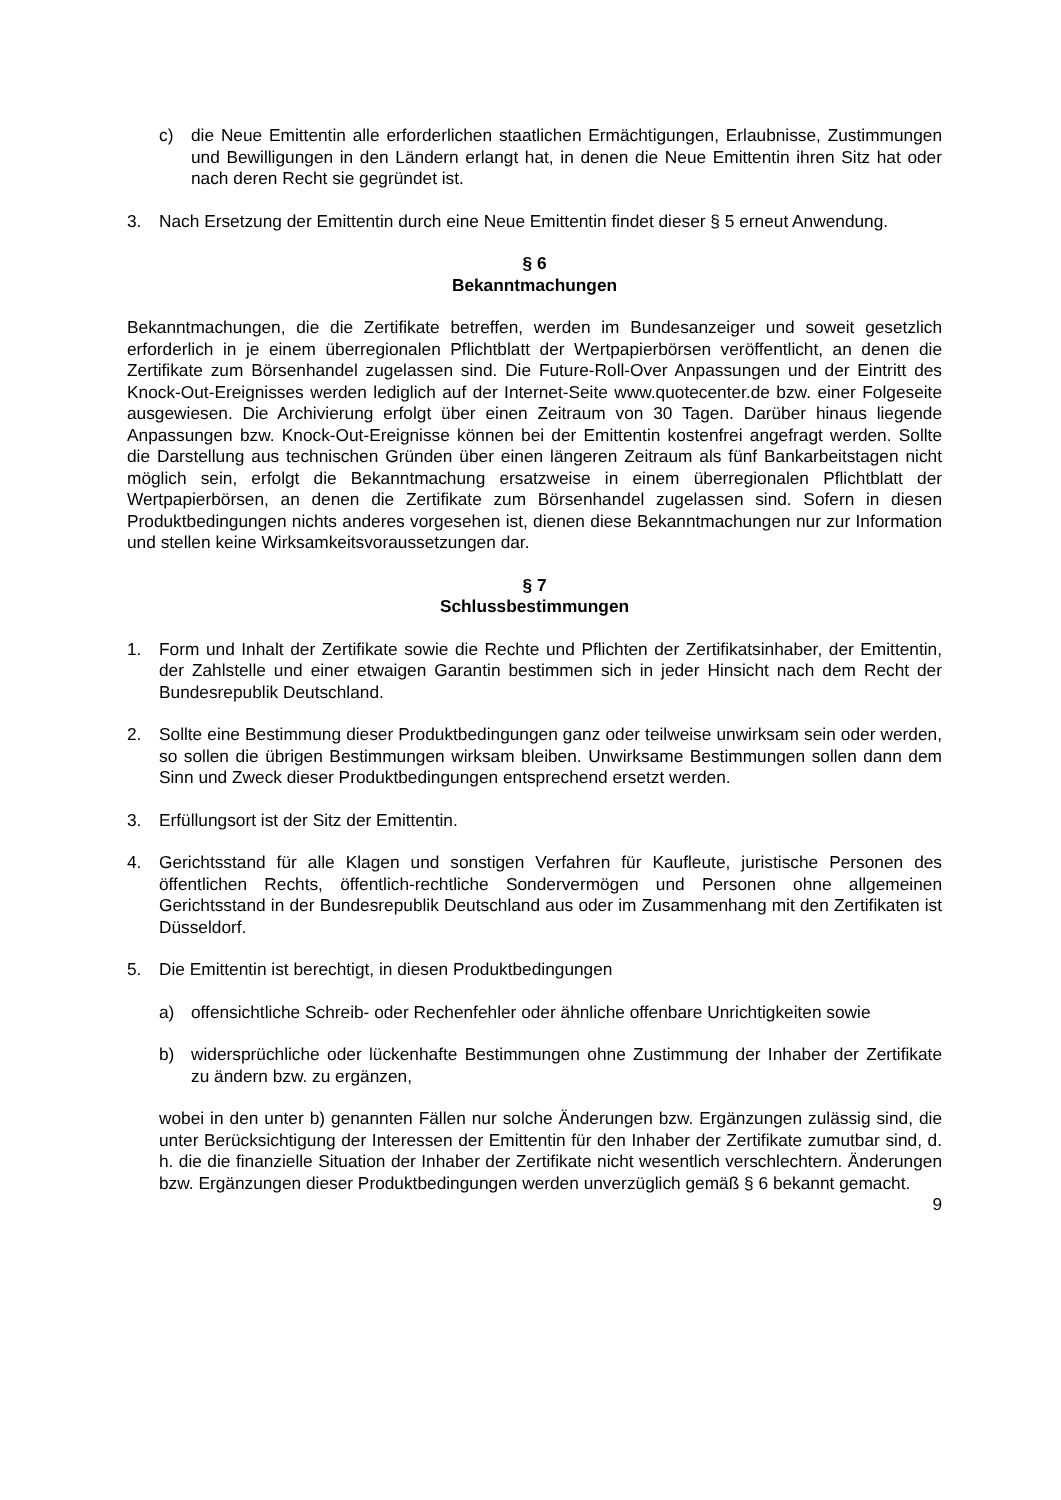c) die Neue Emittentin alle erforderlichen staatlichen Ermächtigungen, Erlaubnisse, Zustimmungen und Bewilligungen in den Ländern erlangt hat, in denen die Neue Emittentin ihren Sitz hat oder nach deren Recht sie gegründet ist.
3. Nach Ersetzung der Emittentin durch eine Neue Emittentin findet dieser § 5 erneut Anwendung.
§ 6
Bekanntmachungen
Bekanntmachungen, die die Zertifikate betreffen, werden im Bundesanzeiger und soweit gesetzlich erforderlich in je einem überregionalen Pflichtblatt der Wertpapierbörsen veröffentlicht, an denen die Zertifikate zum Börsenhandel zugelassen sind. Die Future-Roll-Over Anpassungen und der Eintritt des Knock-Out-Ereignisses werden lediglich auf der Internet-Seite www.quotecenter.de bzw. einer Folgeseite ausgewiesen. Die Archivierung erfolgt über einen Zeitraum von 30 Tagen. Darüber hinaus liegende Anpassungen bzw. Knock-Out-Ereignisse können bei der Emittentin kostenfrei angefragt werden. Sollte die Darstellung aus technischen Gründen über einen längeren Zeitraum als fünf Bankarbeitstagen nicht möglich sein, erfolgt die Bekanntmachung ersatzweise in einem überregionalen Pflichtblatt der Wertpapierbörsen, an denen die Zertifikate zum Börsenhandel zugelassen sind. Sofern in diesen Produktbedingungen nichts anderes vorgesehen ist, dienen diese Bekanntmachungen nur zur Information und stellen keine Wirksamkeitsvoraussetzungen dar.
§ 7
Schlussbestimmungen
1. Form und Inhalt der Zertifikate sowie die Rechte und Pflichten der Zertifikatsinhaber, der Emittentin, der Zahlstelle und einer etwaigen Garantin bestimmen sich in jeder Hinsicht nach dem Recht der Bundesrepublik Deutschland.
2. Sollte eine Bestimmung dieser Produktbedingungen ganz oder teilweise unwirksam sein oder werden, so sollen die übrigen Bestimmungen wirksam bleiben. Unwirksame Bestimmungen sollen dann dem Sinn und Zweck dieser Produktbedingungen entsprechend ersetzt werden.
3. Erfüllungsort ist der Sitz der Emittentin.
4. Gerichtsstand für alle Klagen und sonstigen Verfahren für Kaufleute, juristische Personen des öffentlichen Rechts, öffentlich-rechtliche Sondervermögen und Personen ohne allgemeinen Gerichtsstand in der Bundesrepublik Deutschland aus oder im Zusammenhang mit den Zertifikaten ist Düsseldorf.
5. Die Emittentin ist berechtigt, in diesen Produktbedingungen
a) offensichtliche Schreib- oder Rechenfehler oder ähnliche offenbare Unrichtigkeiten sowie
b) widersprüchliche oder lückenhafte Bestimmungen ohne Zustimmung der Inhaber der Zertifikate zu ändern bzw. zu ergänzen,
wobei in den unter b) genannten Fällen nur solche Änderungen bzw. Ergänzungen zulässig sind, die unter Berücksichtigung der Interessen der Emittentin für den Inhaber der Zertifikate zumutbar sind, d. h. die die finanzielle Situation der Inhaber der Zertifikate nicht wesentlich verschlechtern. Änderungen bzw. Ergänzungen dieser Produktbedingungen werden unverzüglich gemäß § 6 bekannt gemacht.
9